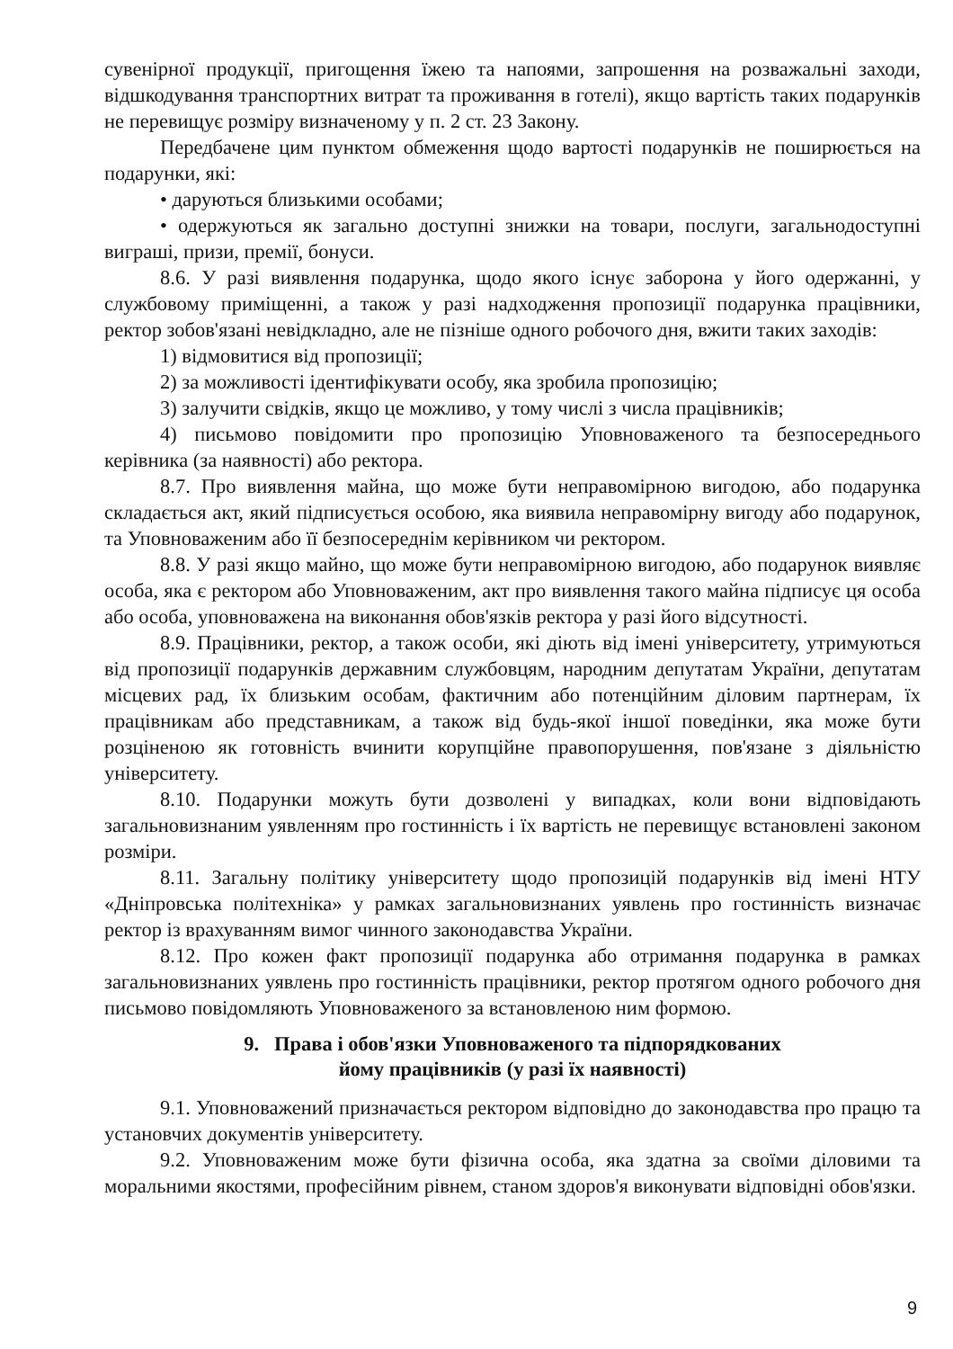сувенірної продукції, пригощення їжею та напоями, запрошення на розважальні заходи, відшкодування транспортних витрат та проживання в готелі), якщо вартість таких подарунків не перевищує розміру визначеному у п. 2 ст. 23 Закону.
Передбачене цим пунктом обмеження щодо вартості подарунків не поширюється на подарунки, які:
• даруються близькими особами;
• одержуються як загально доступні знижки на товари, послуги, загальнодоступні виграші, призи, премії, бонуси.
8.6. У разі виявлення подарунка, щодо якого існує заборона у його одержанні, у службовому приміщенні, а також у разі надходження пропозиції подарунка працівники, ректор зобов'язані невідкладно, але не пізніше одного робочого дня, вжити таких заходів:
1) відмовитися від пропозиції;
2) за можливості ідентифікувати особу, яка зробила пропозицію;
3) залучити свідків, якщо це можливо, у тому числі з числа працівників;
4) письмово повідомити про пропозицію Уповноваженого та безпосереднього керівника (за наявності) або ректора.
8.7. Про виявлення майна, що може бути неправомірною вигодою, або подарунка складається акт, який підписується особою, яка виявила неправомірну вигоду або подарунок, та Уповноваженим або її безпосереднім керівником чи ректором.
8.8. У разі якщо майно, що може бути неправомірною вигодою, або подарунок виявляє особа, яка є ректором або Уповноваженим, акт про виявлення такого майна підписує ця особа або особа, уповноважена на виконання обов'язків ректора у разі його відсутності.
8.9. Працівники, ректор, а також особи, які діють від імені університету, утримуються від пропозиції подарунків державним службовцям, народним депутатам України, депутатам місцевих рад, їх близьким особам, фактичним або потенційним діловим партнерам, їх працівникам або представникам, а також від будь-якої іншої поведінки, яка може бути розціненою як готовність вчинити корупційне правопорушення, пов'язане з діяльністю університету.
8.10. Подарунки можуть бути дозволені у випадках, коли вони відповідають загальновизнаним уявленням про гостинність і їх вартість не перевищує встановлені законом розміри.
8.11. Загальну політику університету щодо пропозицій подарунків від імені НТУ «Дніпровська політехніка» у рамках загальновизнаних уявлень про гостинність визначає ректор із врахуванням вимог чинного законодавства України.
8.12. Про кожен факт пропозиції подарунка або отримання подарунка в рамках загальновизнаних уявлень про гостинність працівники, ректор протягом одного робочого дня письмово повідомляють Уповноваженого за встановленою ним формою.
9. Права і обов'язки Уповноваженого та підпорядкованих
йому працівників (у разі їх наявності)
9.1. Уповноважений призначається ректором відповідно до законодавства про працю та установчих документів університету.
9.2. Уповноваженим може бути фізична особа, яка здатна за своїми діловими та моральними якостями, професійним рівнем, станом здоров'я виконувати відповідні обов'язки.
9